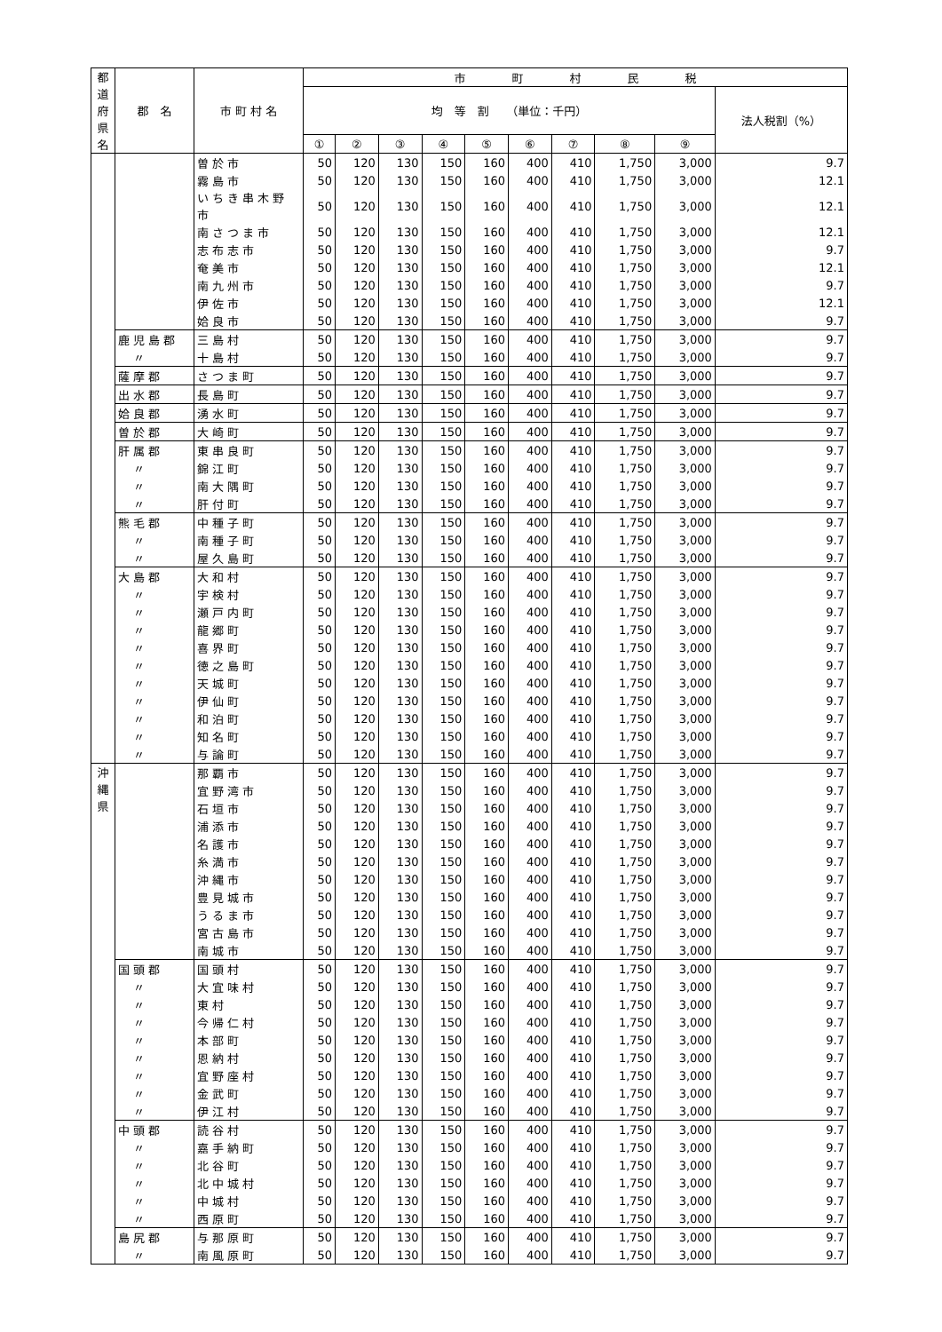| 都道府県名 | 郡 名 | 市 町 村 名 | 市 町 村 民 税 | | | | | | | | | |
| --- | --- | --- | --- | --- | --- | --- | --- | --- | --- | --- | --- | --- |
| | | | 均 等 割 （単位：千円） | | | | | | | | | 法人税割（%） |
| | | | ① | ② | ③ | ④ | ⑤ | ⑥ | ⑦ | ⑧ | ⑨ | |
| | | 曽於市 | 50 | 120 | 130 | 150 | 160 | 400 | 410 | 1,750 | 3,000 | 9.7 |
| | | 霧島市 | 50 | 120 | 130 | 150 | 160 | 400 | 410 | 1,750 | 3,000 | 12.1 |
| | | いちき串木野市 | 50 | 120 | 130 | 150 | 160 | 400 | 410 | 1,750 | 3,000 | 12.1 |
| | | 南さつま市 | 50 | 120 | 130 | 150 | 160 | 400 | 410 | 1,750 | 3,000 | 12.1 |
| | | 志布志市 | 50 | 120 | 130 | 150 | 160 | 400 | 410 | 1,750 | 3,000 | 9.7 |
| | | 奄美市 | 50 | 120 | 130 | 150 | 160 | 400 | 410 | 1,750 | 3,000 | 12.1 |
| | | 南九州市 | 50 | 120 | 130 | 150 | 160 | 400 | 410 | 1,750 | 3,000 | 9.7 |
| | | 伊佐市 | 50 | 120 | 130 | 150 | 160 | 400 | 410 | 1,750 | 3,000 | 12.1 |
| | | 姶良市 | 50 | 120 | 130 | 150 | 160 | 400 | 410 | 1,750 | 3,000 | 9.7 |
| | 鹿児島郡 | 三島村 | 50 | 120 | 130 | 150 | 160 | 400 | 410 | 1,750 | 3,000 | 9.7 |
| | 〃 | 十島村 | 50 | 120 | 130 | 150 | 160 | 400 | 410 | 1,750 | 3,000 | 9.7 |
| | 薩摩郡 | さつま町 | 50 | 120 | 130 | 150 | 160 | 400 | 410 | 1,750 | 3,000 | 9.7 |
| | 出水郡 | 長島町 | 50 | 120 | 130 | 150 | 160 | 400 | 410 | 1,750 | 3,000 | 9.7 |
| | 姶良郡 | 湧水町 | 50 | 120 | 130 | 150 | 160 | 400 | 410 | 1,750 | 3,000 | 9.7 |
| | 曽於郡 | 大崎町 | 50 | 120 | 130 | 150 | 160 | 400 | 410 | 1,750 | 3,000 | 9.7 |
| | 肝属郡 | 東串良町 | 50 | 120 | 130 | 150 | 160 | 400 | 410 | 1,750 | 3,000 | 9.7 |
| | 〃 | 錦江町 | 50 | 120 | 130 | 150 | 160 | 400 | 410 | 1,750 | 3,000 | 9.7 |
| | 〃 | 南大隅町 | 50 | 120 | 130 | 150 | 160 | 400 | 410 | 1,750 | 3,000 | 9.7 |
| | 〃 | 肝付町 | 50 | 120 | 130 | 150 | 160 | 400 | 410 | 1,750 | 3,000 | 9.7 |
| | 熊毛郡 | 中種子町 | 50 | 120 | 130 | 150 | 160 | 400 | 410 | 1,750 | 3,000 | 9.7 |
| | 〃 | 南種子町 | 50 | 120 | 130 | 150 | 160 | 400 | 410 | 1,750 | 3,000 | 9.7 |
| | 〃 | 屋久島町 | 50 | 120 | 130 | 150 | 160 | 400 | 410 | 1,750 | 3,000 | 9.7 |
| | 大島郡 | 大和村 | 50 | 120 | 130 | 150 | 160 | 400 | 410 | 1,750 | 3,000 | 9.7 |
| | 〃 | 宇検村 | 50 | 120 | 130 | 150 | 160 | 400 | 410 | 1,750 | 3,000 | 9.7 |
| | 〃 | 瀬戸内町 | 50 | 120 | 130 | 150 | 160 | 400 | 410 | 1,750 | 3,000 | 9.7 |
| | 〃 | 龍郷町 | 50 | 120 | 130 | 150 | 160 | 400 | 410 | 1,750 | 3,000 | 9.7 |
| | 〃 | 喜界町 | 50 | 120 | 130 | 150 | 160 | 400 | 410 | 1,750 | 3,000 | 9.7 |
| | 〃 | 徳之島町 | 50 | 120 | 130 | 150 | 160 | 400 | 410 | 1,750 | 3,000 | 9.7 |
| | 〃 | 天城町 | 50 | 120 | 130 | 150 | 160 | 400 | 410 | 1,750 | 3,000 | 9.7 |
| | 〃 | 伊仙町 | 50 | 120 | 130 | 150 | 160 | 400 | 410 | 1,750 | 3,000 | 9.7 |
| | 〃 | 和泊町 | 50 | 120 | 130 | 150 | 160 | 400 | 410 | 1,750 | 3,000 | 9.7 |
| | 〃 | 知名町 | 50 | 120 | 130 | 150 | 160 | 400 | 410 | 1,750 | 3,000 | 9.7 |
| | 〃 | 与論町 | 50 | 120 | 130 | 150 | 160 | 400 | 410 | 1,750 | 3,000 | 9.7 |
| 沖縄県 | | 那覇市 | 50 | 120 | 130 | 150 | 160 | 400 | 410 | 1,750 | 3,000 | 9.7 |
| | | 宜野湾市 | 50 | 120 | 130 | 150 | 160 | 400 | 410 | 1,750 | 3,000 | 9.7 |
| | | 石垣市 | 50 | 120 | 130 | 150 | 160 | 400 | 410 | 1,750 | 3,000 | 9.7 |
| | | 浦添市 | 50 | 120 | 130 | 150 | 160 | 400 | 410 | 1,750 | 3,000 | 9.7 |
| | | 名護市 | 50 | 120 | 130 | 150 | 160 | 400 | 410 | 1,750 | 3,000 | 9.7 |
| | | 糸満市 | 50 | 120 | 130 | 150 | 160 | 400 | 410 | 1,750 | 3,000 | 9.7 |
| | | 沖縄市 | 50 | 120 | 130 | 150 | 160 | 400 | 410 | 1,750 | 3,000 | 9.7 |
| | | 豊見城市 | 50 | 120 | 130 | 150 | 160 | 400 | 410 | 1,750 | 3,000 | 9.7 |
| | | うるま市 | 50 | 120 | 130 | 150 | 160 | 400 | 410 | 1,750 | 3,000 | 9.7 |
| | | 宮古島市 | 50 | 120 | 130 | 150 | 160 | 400 | 410 | 1,750 | 3,000 | 9.7 |
| | | 南城市 | 50 | 120 | 130 | 150 | 160 | 400 | 410 | 1,750 | 3,000 | 9.7 |
| | 国頭郡 | 国頭村 | 50 | 120 | 130 | 150 | 160 | 400 | 410 | 1,750 | 3,000 | 9.7 |
| | 〃 | 大宜味村 | 50 | 120 | 130 | 150 | 160 | 400 | 410 | 1,750 | 3,000 | 9.7 |
| | 〃 | 東村 | 50 | 120 | 130 | 150 | 160 | 400 | 410 | 1,750 | 3,000 | 9.7 |
| | 〃 | 今帰仁村 | 50 | 120 | 130 | 150 | 160 | 400 | 410 | 1,750 | 3,000 | 9.7 |
| | 〃 | 本部町 | 50 | 120 | 130 | 150 | 160 | 400 | 410 | 1,750 | 3,000 | 9.7 |
| | 〃 | 恩納村 | 50 | 120 | 130 | 150 | 160 | 400 | 410 | 1,750 | 3,000 | 9.7 |
| | 〃 | 宜野座村 | 50 | 120 | 130 | 150 | 160 | 400 | 410 | 1,750 | 3,000 | 9.7 |
| | 〃 | 金武町 | 50 | 120 | 130 | 150 | 160 | 400 | 410 | 1,750 | 3,000 | 9.7 |
| | 〃 | 伊江村 | 50 | 120 | 130 | 150 | 160 | 400 | 410 | 1,750 | 3,000 | 9.7 |
| | 中頭郡 | 読谷村 | 50 | 120 | 130 | 150 | 160 | 400 | 410 | 1,750 | 3,000 | 9.7 |
| | 〃 | 嘉手納町 | 50 | 120 | 130 | 150 | 160 | 400 | 410 | 1,750 | 3,000 | 9.7 |
| | 〃 | 北谷町 | 50 | 120 | 130 | 150 | 160 | 400 | 410 | 1,750 | 3,000 | 9.7 |
| | 〃 | 北中城村 | 50 | 120 | 130 | 150 | 160 | 400 | 410 | 1,750 | 3,000 | 9.7 |
| | 〃 | 中城村 | 50 | 120 | 130 | 150 | 160 | 400 | 410 | 1,750 | 3,000 | 9.7 |
| | 〃 | 西原町 | 50 | 120 | 130 | 150 | 160 | 400 | 410 | 1,750 | 3,000 | 9.7 |
| | 島尻郡 | 与那原町 | 50 | 120 | 130 | 150 | 160 | 400 | 410 | 1,750 | 3,000 | 9.7 |
| | 〃 | 南風原町 | 50 | 120 | 130 | 150 | 160 | 400 | 410 | 1,750 | 3,000 | 9.7 |